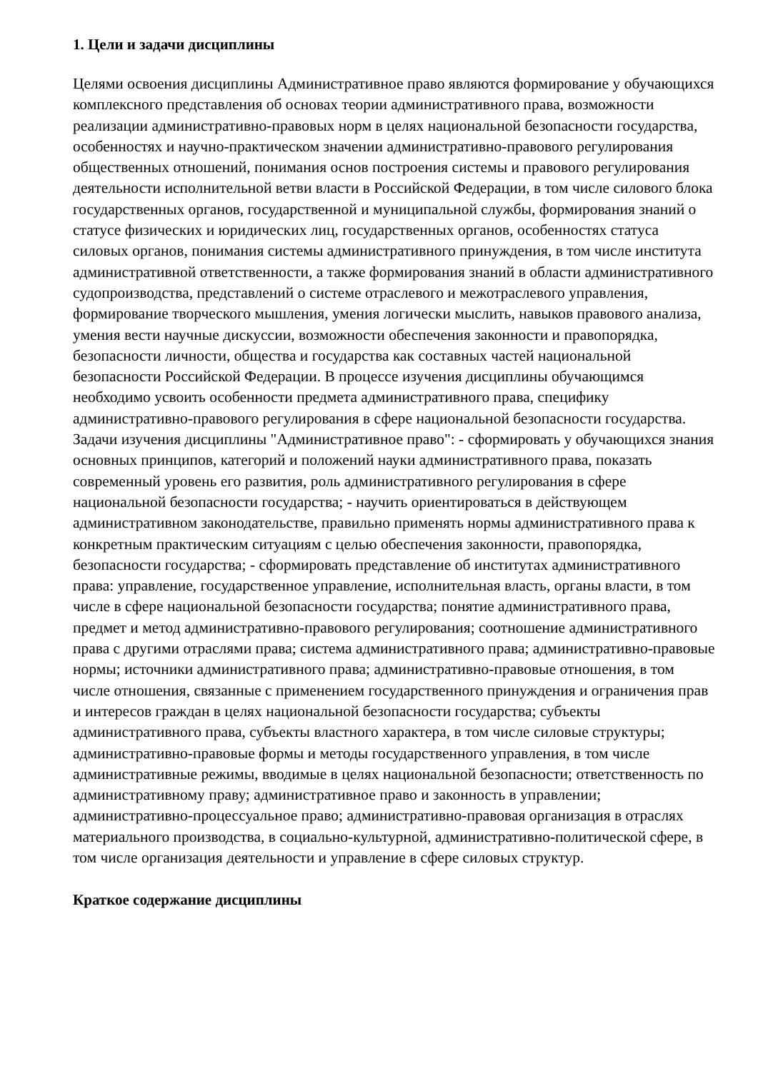1. Цели и задачи дисциплины
Целями освоения дисциплины Административное право являются формирование у обучающихся комплексного представления об основах теории административного права, возможности реализации административно-правовых норм в целях национальной безопасности государства, особенностях и научно-практическом значении административно-правового регулирования общественных отношений, понимания основ построения системы и правового регулирования деятельности исполнительной ветви власти в Российской Федерации, в том числе силового блока государственных органов, государственной и муниципальной службы, формирования знаний о статусе физических и юридических лиц, государственных органов, особенностях статуса силовых органов, понимания системы административного принуждения, в том числе института административной ответственности, а также формирования знаний в области административного судопроизводства, представлений о системе отраслевого и межотраслевого управления, формирование творческого мышления, умения логически мыслить, навыков правового анализа, умения вести научные дискуссии, возможности обеспечения законности и правопорядка, безопасности личности, общества и государства как составных частей национальной безопасности Российской Федерации. В процессе изучения дисциплины обучающимся необходимо усвоить особенности предмета административного права, специфику административно-правового регулирования в сфере национальной безопасности государства. Задачи изучения дисциплины "Административное право": - сформировать у обучающихся знания основных принципов, категорий и положений науки административного права, показать современный уровень его развития, роль административного регулирования в сфере национальной безопасности государства; - научить ориентироваться в действующем административном законодательстве, правильно применять нормы административного права к конкретным практическим ситуациям с целью обеспечения законности, правопорядка, безопасности государства; - сформировать представление об институтах административного права: управление, государственное управление, исполнительная власть, органы власти, в том числе в сфере национальной безопасности государства; понятие административного права, предмет и метод административно-правового регулирования; соотношение административного права с другими отраслями права; система административного права; административно-правовые нормы; источники административного права; административно-правовые отношения, в том числе отношения, связанные с применением государственного принуждения и ограничения прав и интересов граждан в целях национальной безопасности государства; субъекты административного права, субъекты властного характера, в том числе силовые структуры; административно-правовые формы и методы государственного управления, в том числе административные режимы, вводимые в целях национальной безопасности; ответственность по административному праву; административное право и законность в управлении; административно-процессуальное право; административно-правовая организация в отраслях материального производства, в социально-культурной, административно-политической сфере, в том числе организация деятельности и управление в сфере силовых структур.
Краткое содержание дисциплины